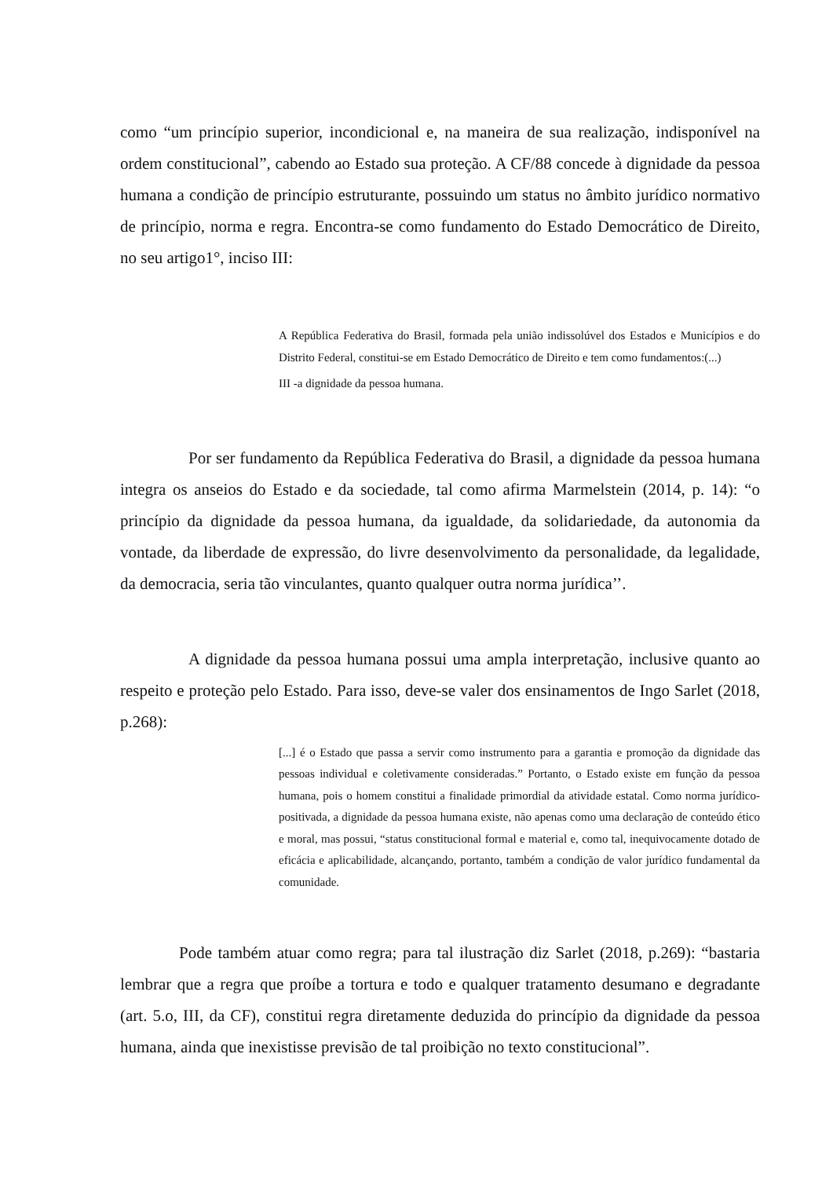como “um princípio superior, incondicional e, na maneira de sua realização, indisponível na ordem constitucional”, cabendo ao Estado sua proteção. A CF/88 concede à dignidade da pessoa humana a condição de princípio estruturante, possuindo um status no âmbito jurídico normativo de princípio, norma e regra. Encontra-se como fundamento do Estado Democrático de Direito, no seu artigo1°, inciso III:
A República Federativa do Brasil, formada pela união indissolúvel dos Estados e Municípios e do Distrito Federal, constitui-se em Estado Democrático de Direito e tem como fundamentos:(...)
III -a dignidade da pessoa humana.
Por ser fundamento da República Federativa do Brasil, a dignidade da pessoa humana integra os anseios do Estado e da sociedade, tal como afirma Marmelstein (2014, p. 14): “o princípio da dignidade da pessoa humana, da igualdade, da solidariedade, da autonomia da vontade, da liberdade de expressão, do livre desenvolvimento da personalidade, da legalidade, da democracia, seria tão vinculantes, quanto qualquer outra norma jurídica’’.
A dignidade da pessoa humana possui uma ampla interpretação, inclusive quanto ao respeito e proteção pelo Estado. Para isso, deve-se valer dos ensinamentos de Ingo Sarlet (2018, p.268):
[...] é o Estado que passa a servir como instrumento para a garantia e promoção da dignidade das pessoas individual e coletivamente consideradas.” Portanto, o Estado existe em função da pessoa humana, pois o homem constitui a finalidade primordial da atividade estatal. Como norma jurídico-positivada, a dignidade da pessoa humana existe, não apenas como uma declaração de conteúdo ético e moral, mas possui, “status constitucional formal e material e, como tal, inequivocamente dotado de eficácia e aplicabilidade, alcançando, portanto, também a condição de valor jurídico fundamental da comunidade.
Pode também atuar como regra; para tal ilustração diz Sarlet (2018, p.269): “bastaria lembrar que a regra que proíbe a tortura e todo e qualquer tratamento desumano e degradante (art. 5.o, III, da CF), constitui regra diretamente deduzida do princípio da dignidade da pessoa humana, ainda que inexistisse previsão de tal proibição no texto constitucional”.